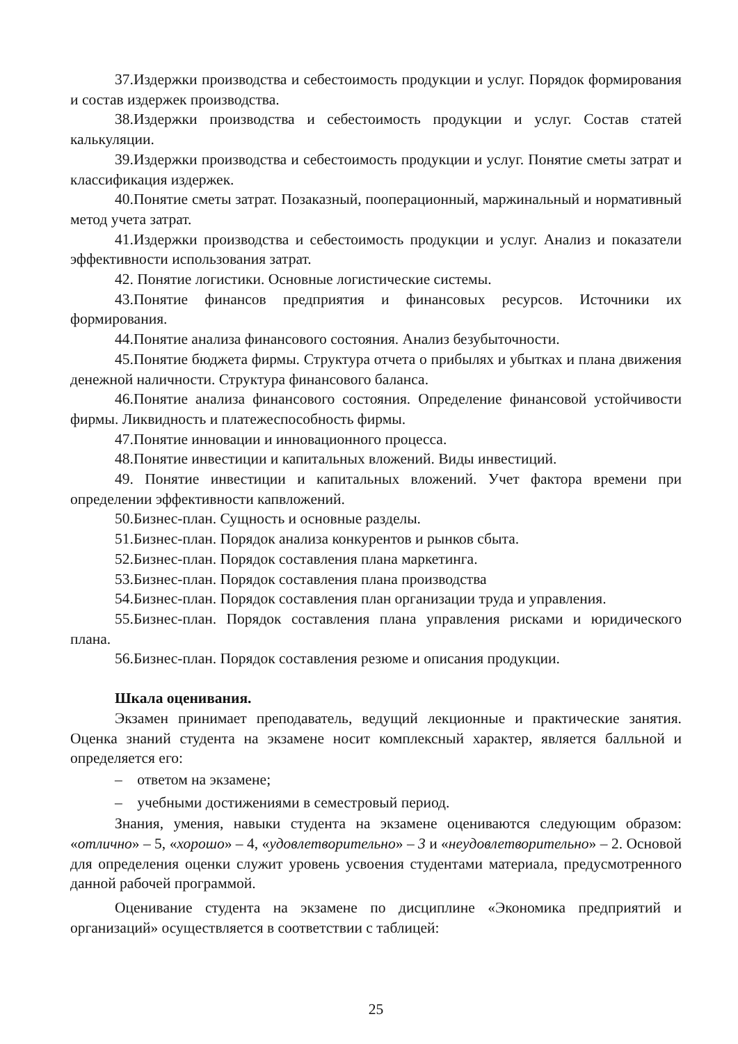37.Издержки производства и себестоимость продукции и услуг. Порядок формирования и состав издержек производства.
38.Издержки производства и себестоимость продукции и услуг. Состав статей калькуляции.
39.Издержки производства и себестоимость продукции и услуг. Понятие сметы затрат и классификация издержек.
40.Понятие сметы затрат. Позаказный, пооперационный, маржинальный и нормативный метод учета затрат.
41.Издержки производства и себестоимость продукции и услуг. Анализ и показатели эффективности использования затрат.
42. Понятие логистики. Основные логистические системы.
43.Понятие финансов предприятия и финансовых ресурсов. Источники их формирования.
44.Понятие анализа финансового состояния. Анализ безубыточности.
45.Понятие бюджета фирмы. Структура отчета о прибылях и убытках и плана движения денежной наличности. Структура финансового баланса.
46.Понятие анализа финансового состояния. Определение финансовой устойчивости фирмы. Ликвидность и платежеспособность фирмы.
47.Понятие инновации и инновационного процесса.
48.Понятие инвестиции и капитальных вложений. Виды инвестиций.
49. Понятие инвестиции и капитальных вложений. Учет фактора времени при определении эффективности капвложений.
50.Бизнес-план. Сущность и основные разделы.
51.Бизнес-план. Порядок анализа конкурентов и рынков сбыта.
52.Бизнес-план. Порядок составления плана маркетинга.
53.Бизнес-план. Порядок составления плана производства
54.Бизнес-план. Порядок составления план организации труда и управления.
55.Бизнес-план. Порядок составления плана управления рисками и юридического плана.
56.Бизнес-план. Порядок составления резюме и описания продукции.
Шкала оценивания.
Экзамен принимает преподаватель, ведущий лекционные и практические занятия. Оценка знаний студента на экзамене носит комплексный характер, является балльной и определяется его:
– ответом на экзамене;
– учебными достижениями в семестровый период.
Знания, умения, навыки студента на экзамене оцениваются следующим образом: «отлично» – 5, «хорошо» – 4, «удовлетворительно» – 3 и «неудовлетворительно» – 2. Основой для определения оценки служит уровень усвоения студентами материала, предусмотренного данной рабочей программой.
Оценивание студента на экзамене по дисциплине «Экономика предприятий и организаций» осуществляется в соответствии с таблицей:
25